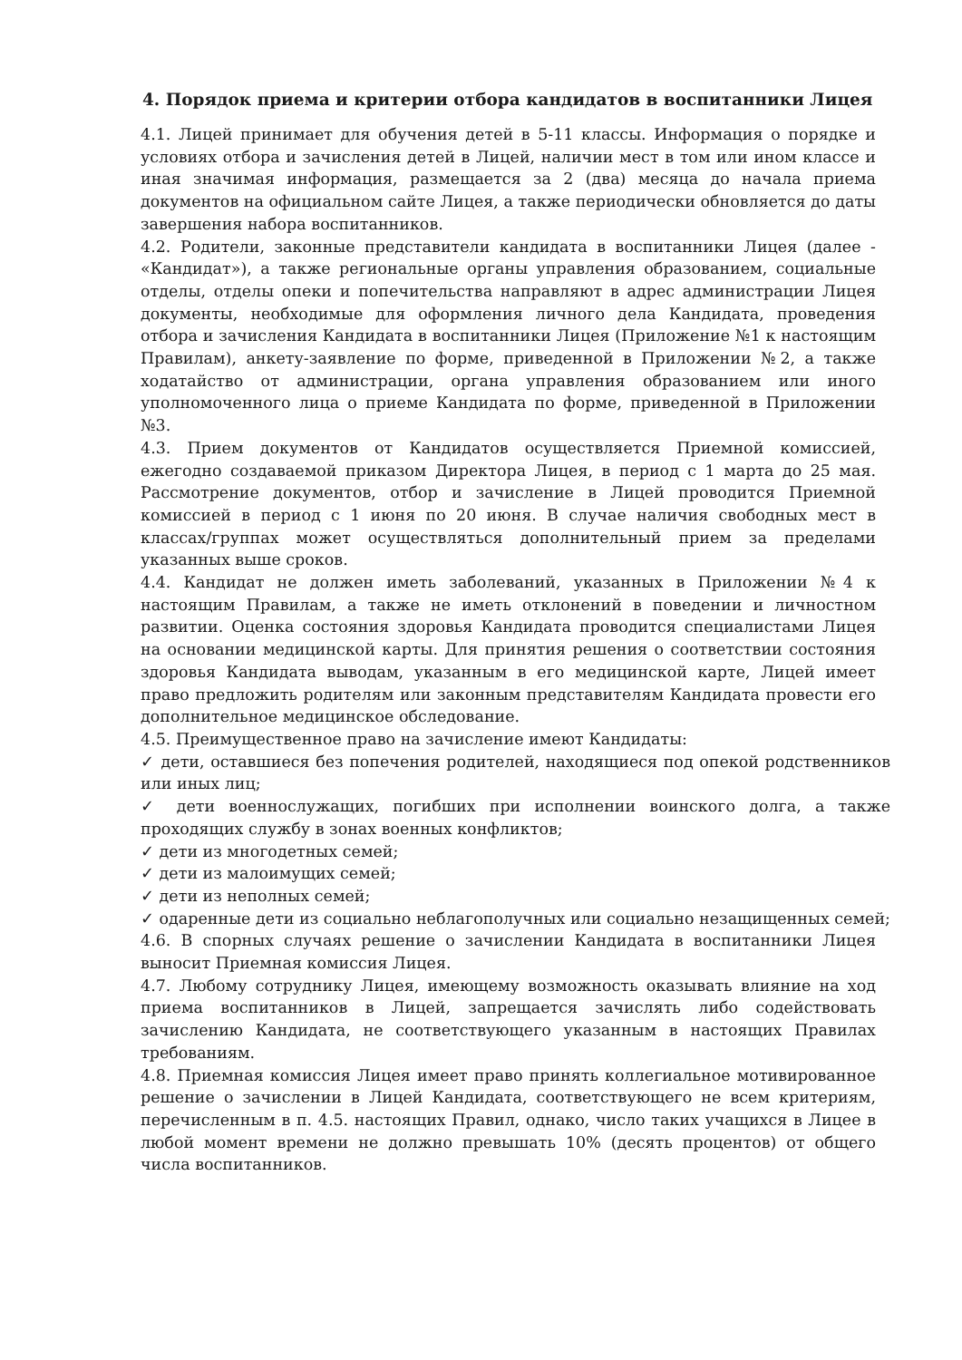4. Порядок приема и критерии отбора кандидатов в воспитанники Лицея
4.1. Лицей принимает для обучения детей в 5-11 классы. Информация о порядке и условиях отбора и зачисления детей в Лицей, наличии мест в том или ином классе и иная значимая информация, размещается за 2 (два) месяца до начала приема документов на официальном сайте Лицея, а также периодически обновляется до даты завершения набора воспитанников.
4.2. Родители, законные представители кандидата в воспитанники Лицея (далее - «Кандидат»), а также региональные органы управления образованием, социальные отделы, отделы опеки и попечительства направляют в адрес администрации Лицея документы, необходимые для оформления личного дела Кандидата, проведения отбора и зачисления Кандидата в воспитанники Лицея (Приложение №1 к настоящим Правилам), анкету-заявление по форме, приведенной в Приложении №2, а также ходатайство от администрации, органа управления образованием или иного уполномоченного лица о приеме Кандидата по форме, приведенной в Приложении №3.
4.3. Прием документов от Кандидатов осуществляется Приемной комиссией, ежегодно создаваемой приказом Директора Лицея, в период с 1 марта до 25 мая. Рассмотрение документов, отбор и зачисление в Лицей проводится Приемной комиссией в период с 1 июня по 20 июня. В случае наличия свободных мест в классах/группах может осуществляться дополнительный прием за пределами указанных выше сроков.
4.4. Кандидат не должен иметь заболеваний, указанных в Приложении №4 к настоящим Правилам, а также не иметь отклонений в поведении и личностном развитии. Оценка состояния здоровья Кандидата проводится специалистами Лицея на основании медицинской карты. Для принятия решения о соответствии состояния здоровья Кандидата выводам, указанным в его медицинской карте, Лицей имеет право предложить родителям или законным представителям Кандидата провести его дополнительное медицинское обследование.
4.5. Преимущественное право на зачисление имеют Кандидаты:
✓ дети, оставшиеся без попечения родителей, находящиеся под опекой родственников или иных лиц;
✓ дети военнослужащих, погибших при исполнении воинского долга, а также проходящих службу в зонах военных конфликтов;
✓ дети из многодетных семей;
✓ дети из малоимущих семей;
✓ дети из неполных семей;
✓ одаренные дети из социально неблагополучных или социально незащищенных семей;
4.6. В спорных случаях решение о зачислении Кандидата в воспитанники Лицея выносит Приемная комиссия Лицея.
4.7. Любому сотруднику Лицея, имеющему возможность оказывать влияние на ход приема воспитанников в Лицей, запрещается зачислять либо содействовать зачислению Кандидата, не соответствующего указанным в настоящих Правилах требованиям.
4.8. Приемная комиссия Лицея имеет право принять коллегиальное мотивированное решение о зачислении в Лицей Кандидата, соответствующего не всем критериям, перечисленным в п. 4.5. настоящих Правил, однако, число таких учащихся в Лицее в любой момент времени не должно превышать 10% (десять процентов) от общего числа воспитанников.